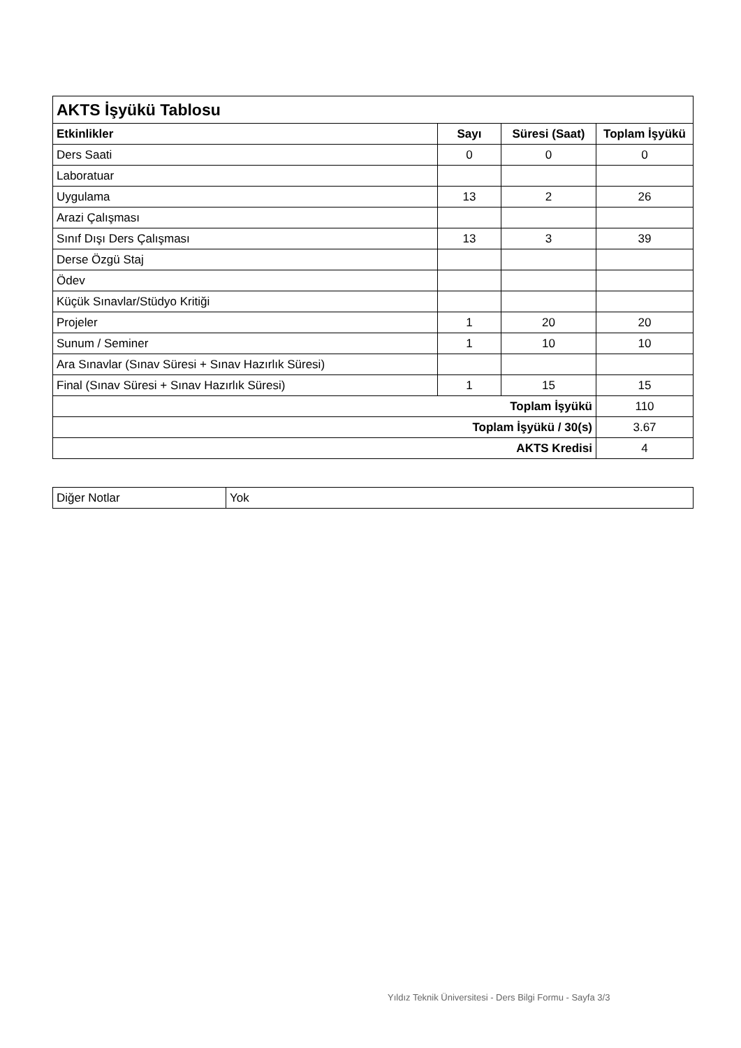| AKTS İşyükü Tablosu | | | |
| Etkinlikler | Sayı | Süresi (Saat) | Toplam İşyükü |
| Ders Saati | 0 | 0 | 0 |
| Laboratuar | | | |
| Uygulama | 13 | 2 | 26 |
| Arazi Çalışması | | | |
| Sınıf Dışı Ders Çalışması | 13 | 3 | 39 |
| Derse Özgü Staj | | | |
| Ödev | | | |
| Küçük Sınavlar/Stüdyo Kritiği | | | |
| Projeler | 1 | 20 | 20 |
| Sunum / Seminer | 1 | 10 | 10 |
| Ara Sınavlar (Sınav Süresi + Sınav Hazırlık Süresi) | | | |
| Final (Sınav Süresi + Sınav Hazırlık Süresi) | 1 | 15 | 15 |
| Toplam İşyükü | | | 110 |
| Toplam İşyükü / 30(s) | | | 3.67 |
| AKTS Kredisi | | | 4 |
| Diğer Notlar | Yok |
Yıldız Teknik Üniversitesi - Ders Bilgi Formu - Sayfa 3/3